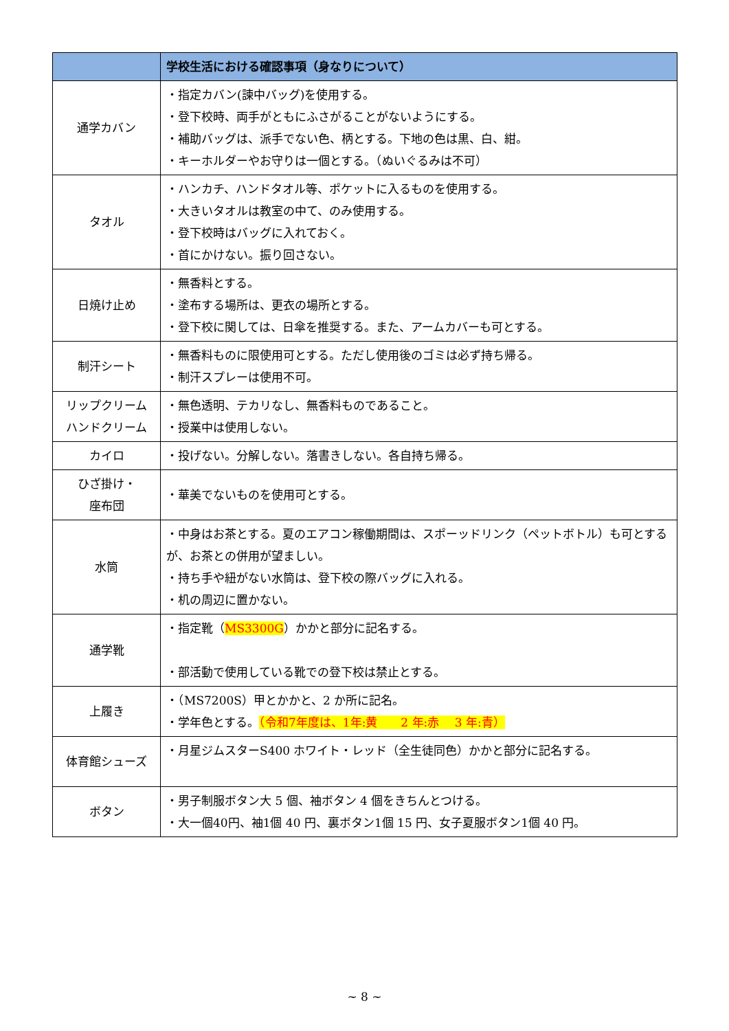| | 学校生活における確認事項（身なりについて） |
| --- | --- |
| 通学カバン | ・指定カバン(諫中バッグ)を使用する。 ・登下校時、両手がともにふさがることがないようにする。 ・補助バッグは、派手でない色、柄とする。下地の色は黒、白、紺。 ・キーホルダーやお守りは一個とする。（ぬいぐるみは不可） |
| タオル | ・ハンカチ、ハンドタオル等、ポケットに入るものを使用する。 ・大きいタオルは教室の中て、のみ使用する。 ・登下校時はバッグに入れておく。 ・首にかけない。振り回さない。 |
| 日焼け止め | ・無香料とする。 ・塗布する場所は、更衣の場所とする。 ・登下校に関しては、日傘を推奨する。また、アームカバーも可とする。 |
| 制汗シート | ・無香料ものに限使用可とする。ただし使用後のゴミは必ず持ち帰る。 ・制汗スプレーは使用不可。 |
| リップクリーム ハンドクリーム | ・無色透明、テカリなし、無香料ものであること。 ・授業中は使用しない。 |
| カイロ | ・投げない。分解しない。落書きしない。各自持ち帰る。 |
| ひざ掛け・ 座布団 | ・華美でないものを使用可とする。 |
| 水筒 | ・中身はお茶とする。夏のエアコン稼働期間は、スポーッドリンク（ペットボトル）も可とするが、お茶との併用が望ましい。 ・持ち手や紐がない水筒は、登下校の際バッグに入れる。 ・机の周辺に置かない。 |
| 通学靴 | ・指定靴（ MS3300G ）かかと部分に記名する。 ・部活動で使用している靴での登下校は禁止とする。 |
| 上履き | ・（MS7200S）甲とかかと、2 か所に記名。 ・学年色とする。 （令和7年度は、1年:黄 2 年:赤 3 年:青） |
| 体育館シューズ | ・月星ジムスターS400 ホワイト・レッド（全生徒同色）かかと部分に記名する。 |
| ボタン | ・男子制服ボタン大 5 個、袖ボタン 4 個をきちんとつける。 ・大一個40円、袖1個 40 円、裏ボタン1個 15 円、女子夏服ボタン1個 40 円。 |
~ 8 ~